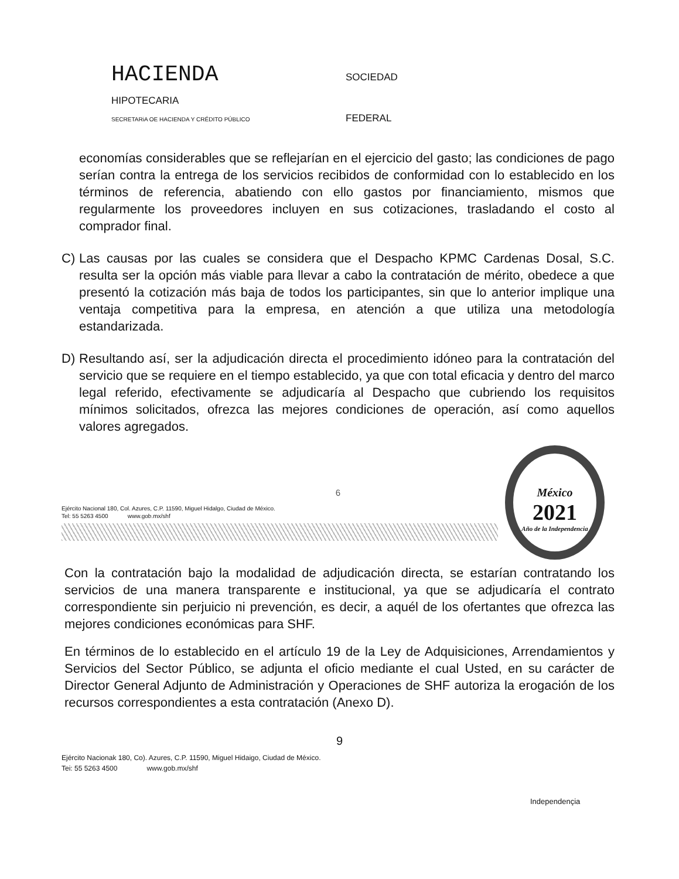HACIENDA SOCIEDAD
HIPOTECARIA
SECRETARiA OE HACIENDA Y CRÉDITO PÚBLICO FEDERAL
economías considerables que se reflejarían en el ejercicio del gasto; las condiciones de pago serían contra la entrega de los servicios recibidos de conformidad con lo establecido en los términos de referencia, abatiendo con ello gastos por financiamiento, mismos que regularmente los proveedores incluyen en sus cotizaciones, trasladando el costo al comprador final.
C) Las causas por las cuales se considera que el Despacho KPMC Cardenas Dosal, S.C. resulta ser la opción más viable para llevar a cabo la contratación de mérito, obedece a que presentó la cotización más baja de todos los participantes, sin que lo anterior implique una ventaja competitiva para la empresa, en atención a que utiliza una metodología estandarizada.
D) Resultando así, ser la adjudicación directa el procedimiento idóneo para la contratación del servicio que se requiere en el tiempo establecido, ya que con total eficacia y dentro del marco legal referido, efectivamente se adjudicaría al Despacho que cubriendo los requisitos mínimos solicitados, ofrezca las mejores condiciones de operación, así como aquellos valores agregados.
6
Ejército Nacional 180, Col. Azures, C.P. 11590, Miguel Hidalgo, Ciudad de México.
Tel: 55 5263 4500 www.gob.mx/shf
México
2021
Año de la Independencia
Con la contratación bajo la modalidad de adjudicación directa, se estarían contratando los servicios de una manera transparente e institucional, ya que se adjudicaría el contrato correspondiente sin perjuicio ni prevención, es decir, a aquél de los ofertantes que ofrezca las mejores condiciones económicas para SHF.
En términos de lo establecido en el artículo 19 de la Ley de Adquisiciones, Arrendamientos y Servicios del Sector Público, se adjunta el oficio mediante el cual Usted, en su carácter de Director General Adjunto de Administración y Operaciones de SHF autoriza la erogación de los recursos correspondientes a esta contratación (Anexo D).
9
Ejército Nacionak 180, Co). Azures, C.P. 11590, Miguel Hidaigo, Ciudad de México.
Tei: 55 5263 4500 www.gob.mx/shf
Independençia